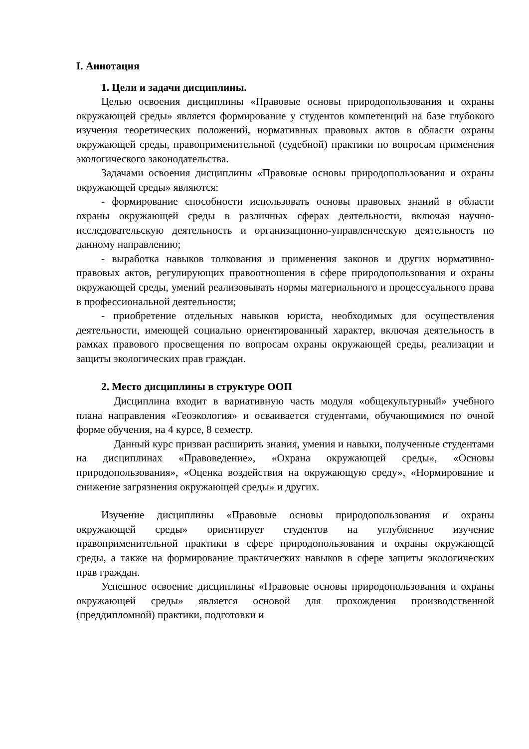I. Аннотация
1. Цели и задачи дисциплины.
Целью освоения дисциплины «Правовые основы природопользования и охраны окружающей среды» является формирование у студентов компетенций на базе глубокого изучения теоретических положений, нормативных правовых актов в области охраны окружающей среды, правоприменительной (судебной) практики по вопросам применения экологического законодательства.
Задачами освоения дисциплины «Правовые основы природопользования и охраны окружающей среды» являются:
- формирование способности использовать основы правовых знаний в области охраны окружающей среды в различных сферах деятельности, включая научно-исследовательскую деятельность и организационно-управленческую деятельность по данному направлению;
- выработка навыков толкования и применения законов и других нормативно-правовых актов, регулирующих правоотношения в сфере природопользования и охраны окружающей среды, умений реализовывать нормы материального и процессуального права в профессиональной деятельности;
- приобретение отдельных навыков юриста, необходимых для осуществления деятельности, имеющей социально ориентированный характер, включая деятельность в рамках правового просвещения по вопросам охраны окружающей среды, реализации и защиты экологических прав граждан.
2. Место дисциплины в структуре ООП
Дисциплина входит в вариативную часть модуля «общекультурный» учебного плана направления «Геоэкология» и осваивается студентами, обучающимися по очной форме обучения, на 4 курсе, 8 семестр.
Данный курс призван расширить знания, умения и навыки, полученные студентами на дисциплинах «Правоведение», «Охрана окружающей среды», «Основы природопользования», «Оценка воздействия на окружающую среду», «Нормирование и снижение загрязнения окружающей среды» и других.
Изучение дисциплины «Правовые основы природопользования и охраны окружающей среды» ориентирует студентов на углубленное изучение правоприменительной практики в сфере природопользования и охраны окружающей среды, а также на формирование практических навыков в сфере защиты экологических прав граждан.
Успешное освоение дисциплины «Правовые основы природопользования и охраны окружающей среды» является основой для прохождения производственной (преддипломной) практики, подготовки и